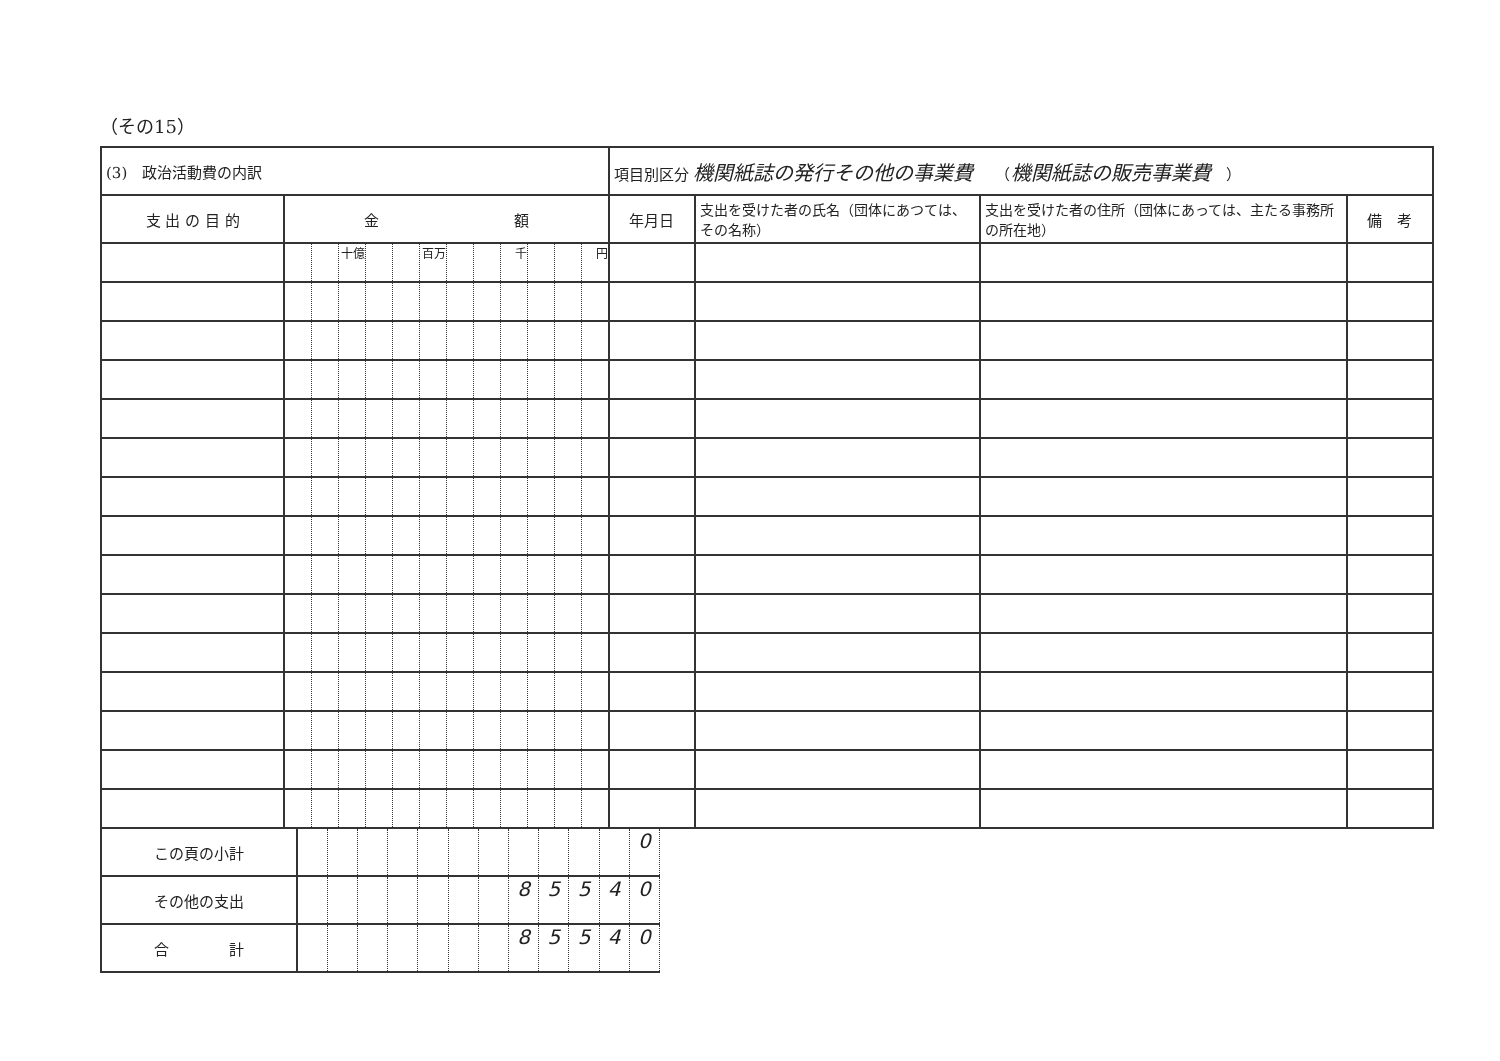（その15）
| (3) 政治活動費の内訳 | | | | | | | | | | | | | 項目別区分 機関紙誌の発行その他の事業費 （ 機関紙誌の販売事業費 ） | | | |
| 支 出 の 目 的 | 金 額 | | | | | | | | | | | | 年月日 | 支出を受けた者の氏名（団体にあつては、その名称） | 支出を受けた者の住所（団体にあっては、主たる事務所の所在地） | 備 考 |
| | | | 十億 | | | 百万 | | | 千 | | | 円 | | | | |
| この頁の小計 | | | | | | | | | | | | 0 |
| その他の支出 | | | | | | | | 8 | 5 | 5 | 4 | 0 |
| 合 計 | | | | | | | | 8 | 5 | 5 | 4 | 0 |